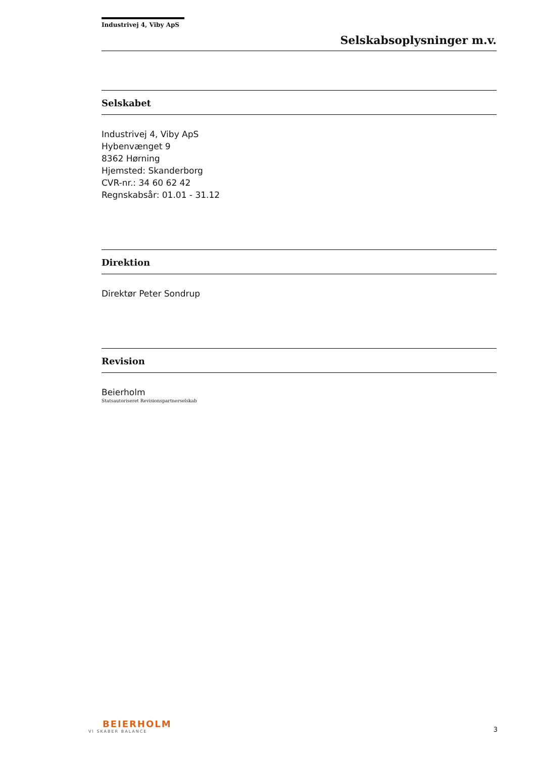Industrivej 4, Viby ApS
Selskabsoplysninger m.v.
Selskabet
Industrivej 4, Viby ApS
Hybenvænget 9
8362 Hørning
Hjemsted: Skanderborg
CVR-nr.: 34 60 62 42
Regnskabsår: 01.01 - 31.12
Direktion
Direktør Peter Sondrup
Revision
Beierholm
Statsautoriseret Revisionspartnerselskab
BEIERHOLM
VI SKABER BALANCE
3